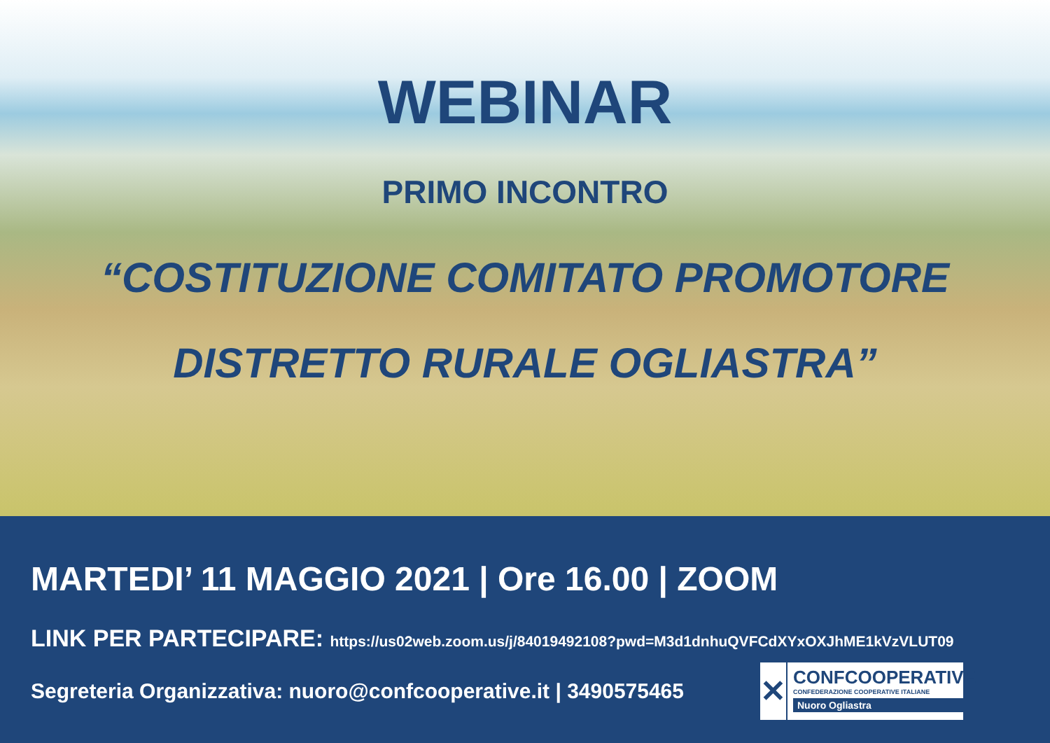WEBINAR
PRIMO INCONTRO
“COSTITUZIONE COMITATO PROMOTORE
DISTRETTO RURALE OGLIASTRA”
MARTEDI’ 11 MAGGIO 2021 | Ore 16.00 | ZOOM
LINK PER PARTECIPARE: https://us02web.zoom.us/j/84019492108?pwd=M3d1dnhuQVFCdXYxOXJhME1kVzVLUT09
Segreteria Organizzativa: nuoro@confcooperative.it | 3490575465
✕
CONFCOOPERATIVE
CONFEDERAZIONE COOPERATIVE ITALIANE
Nuoro Ogliastra